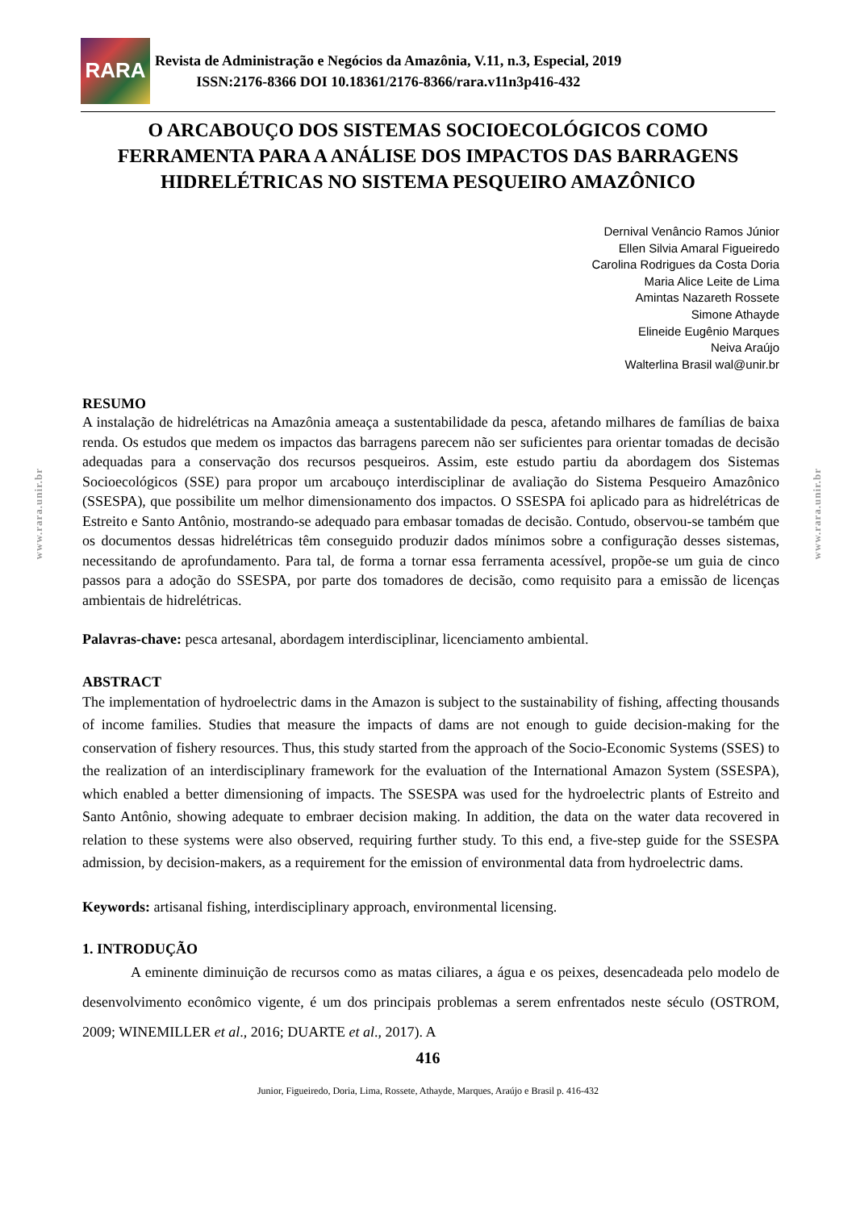www.rara.unir.br
www.rara.unir.br
RARA
Revista de Administração e Negócios da Amazônia, V.11, n.3, Especial, 2019
ISSN:2176-8366 DOI 10.18361/2176-8366/rara.v11n3p416-432
O ARCABOUÇO DOS SISTEMAS SOCIOECOLÓGICOS COMO FERRAMENTA PARA A ANÁLISE DOS IMPACTOS DAS BARRAGENS HIDRELÉTRICAS NO SISTEMA PESQUEIRO AMAZÔNICO
Dernival Venâncio Ramos Júnior
Ellen Silvia Amaral Figueiredo
Carolina Rodrigues da Costa Doria
Maria Alice Leite de Lima
Amintas Nazareth Rossete
Simone Athayde
Elineide Eugênio Marques
Neiva Araújo
Walterlina Brasil wal@unir.br
RESUMO
A instalação de hidrelétricas na Amazônia ameaça a sustentabilidade da pesca, afetando milhares de famílias de baixa renda. Os estudos que medem os impactos das barragens parecem não ser suficientes para orientar tomadas de decisão adequadas para a conservação dos recursos pesqueiros. Assim, este estudo partiu da abordagem dos Sistemas Socioecológicos (SSE) para propor um arcabouço interdisciplinar de avaliação do Sistema Pesqueiro Amazônico (SSESPA), que possibilite um melhor dimensionamento dos impactos. O SSESPA foi aplicado para as hidrelétricas de Estreito e Santo Antônio, mostrando-se adequado para embasar tomadas de decisão. Contudo, observou-se também que os documentos dessas hidrelétricas têm conseguido produzir dados mínimos sobre a configuração desses sistemas, necessitando de aprofundamento. Para tal, de forma a tornar essa ferramenta acessível, propõe-se um guia de cinco passos para a adoção do SSESPA, por parte dos tomadores de decisão, como requisito para a emissão de licenças ambientais de hidrelétricas.
Palavras-chave: pesca artesanal, abordagem interdisciplinar, licenciamento ambiental.
ABSTRACT
The implementation of hydroelectric dams in the Amazon is subject to the sustainability of fishing, affecting thousands of income families. Studies that measure the impacts of dams are not enough to guide decision-making for the conservation of fishery resources. Thus, this study started from the approach of the Socio-Economic Systems (SSES) to the realization of an interdisciplinary framework for the evaluation of the International Amazon System (SSESPA), which enabled a better dimensioning of impacts. The SSESPA was used for the hydroelectric plants of Estreito and Santo Antônio, showing adequate to embraer decision making. In addition, the data on the water data recovered in relation to these systems were also observed, requiring further study. To this end, a five-step guide for the SSESPA admission, by decision-makers, as a requirement for the emission of environmental data from hydroelectric dams.
Keywords: artisanal fishing, interdisciplinary approach, environmental licensing.
1. INTRODUÇÃO
A eminente diminuição de recursos como as matas ciliares, a água e os peixes, desencadeada pelo modelo de desenvolvimento econômico vigente, é um dos principais problemas a serem enfrentados neste século (OSTROM, 2009; WINEMILLER et al., 2016; DUARTE et al., 2017). A
416
Junior, Figueiredo, Doria, Lima, Rossete, Athayde, Marques, Araújo e Brasil p. 416-432